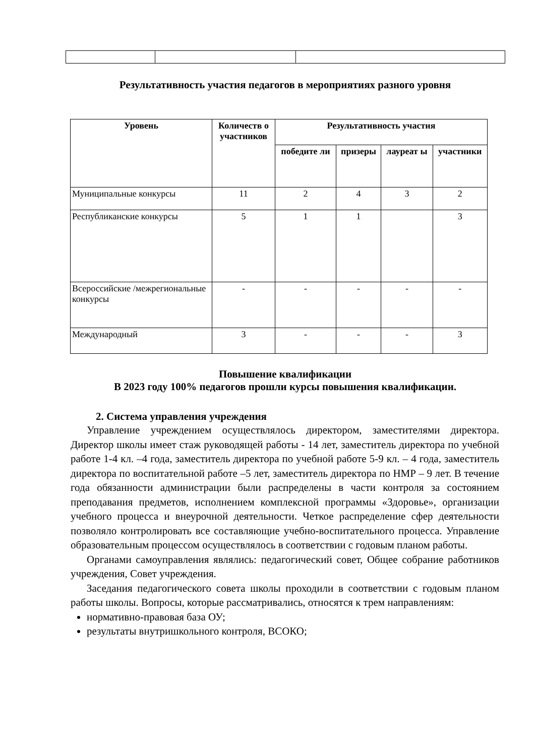Результативность участия педагогов в мероприятиях разного уровня
| Уровень | Количеств о участников | Результативность участия | | | |
| --- | --- | --- | --- | --- | --- |
| | | победите ли | призеры | лауреат ы | участники |
| Муниципальные конкурсы | 11 | 2 | 4 | 3 | 2 |
| Республиканские конкурсы | 5 | 1 | 1 | | 3 |
| Всероссийские /межрегиональные конкурсы | - | - | - | - | - |
| Международный | 3 | - | - | - | 3 |
Повышение квалификации
В 2023 году 100% педагогов прошли курсы повышения квалификации.
2. Система управления учреждения
Управление учреждением осуществлялось директором, заместителями директора. Директор школы имеет стаж руководящей работы - 14 лет, заместитель директора по учебной работе 1-4 кл. –4 года, заместитель директора по учебной работе 5-9 кл. – 4 года, заместитель директора по воспитательной работе –5 лет, заместитель директора по НМР – 9 лет. В течение года обязанности администрации были распределены в части контроля за состоянием преподавания предметов, исполнением комплексной программы «Здоровье», организации учебного процесса и внеурочной деятельности. Четкое распределение сфер деятельности позволяло контролировать все составляющие учебно-воспитательного процесса. Управление образовательным процессом осуществлялось в соответствии с годовым планом работы.
Органами самоуправления являлись: педагогический совет, Общее собрание работников учреждения, Совет учреждения.
Заседания педагогического совета школы проходили в соответствии с годовым планом работы школы. Вопросы, которые рассматривались, относятся к трем направлениям:
нормативно-правовая база ОУ;
результаты внутришкольного контроля, ВСОКО;